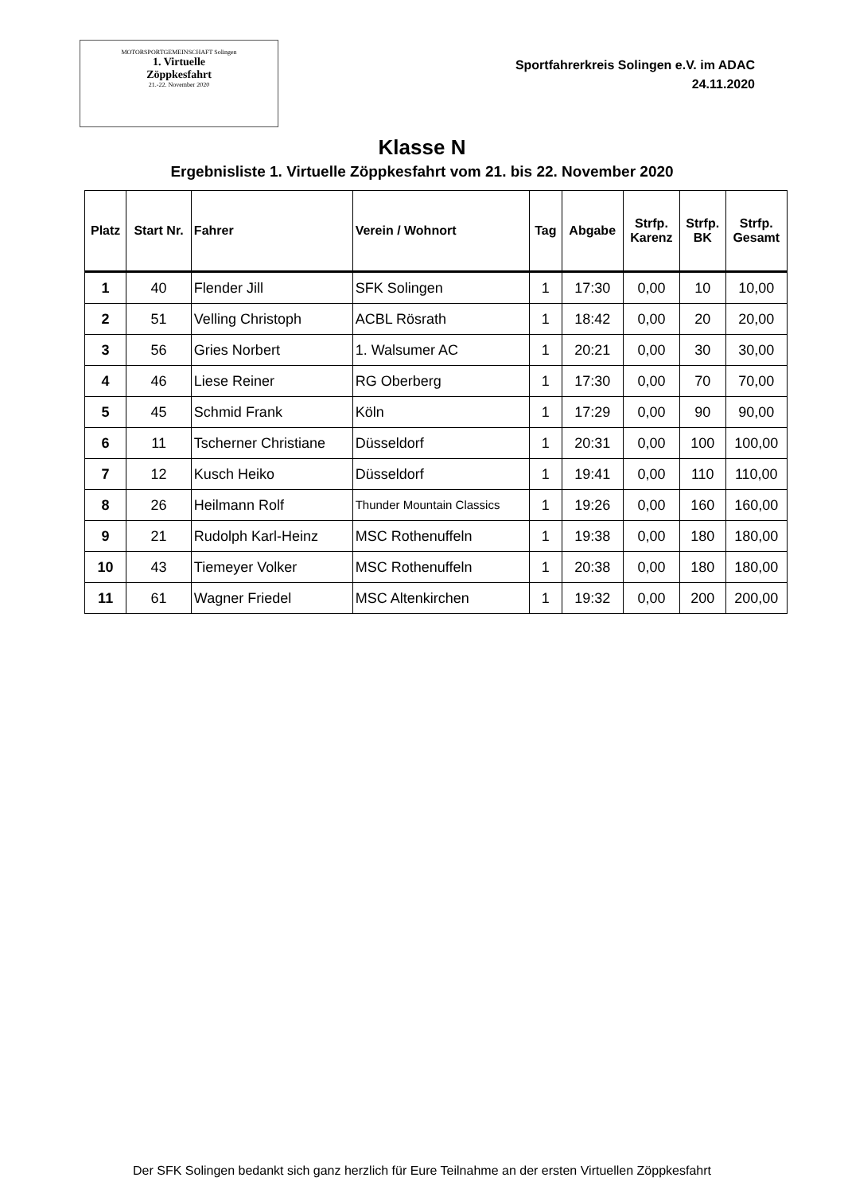MOTORSPORTGEMEINSCHAFT Solingen
1. Virtuelle
Zöppkesfahrt
21.-22. November 2020
Sportfahrerkreis Solingen e.V. im ADAC
24.11.2020
Klasse N
Ergebnisliste 1. Virtuelle Zöppkesfahrt vom 21. bis 22. November 2020
| Platz | Start Nr. | Fahrer | Verein / Wohnort | Tag | Abgabe | Strfp. Karenz | Strfp. BK | Strfp. Gesamt |
| --- | --- | --- | --- | --- | --- | --- | --- | --- |
| 1 | 40 | Flender Jill | SFK Solingen | 1 | 17:30 | 0,00 | 10 | 10,00 |
| 2 | 51 | Velling Christoph | ACBL Rösrath | 1 | 18:42 | 0,00 | 20 | 20,00 |
| 3 | 56 | Gries Norbert | 1. Walsumer AC | 1 | 20:21 | 0,00 | 30 | 30,00 |
| 4 | 46 | Liese Reiner | RG Oberberg | 1 | 17:30 | 0,00 | 70 | 70,00 |
| 5 | 45 | Schmid Frank | Köln | 1 | 17:29 | 0,00 | 90 | 90,00 |
| 6 | 11 | Tscherner Christiane | Düsseldorf | 1 | 20:31 | 0,00 | 100 | 100,00 |
| 7 | 12 | Kusch Heiko | Düsseldorf | 1 | 19:41 | 0,00 | 110 | 110,00 |
| 8 | 26 | Heilmann Rolf | Thunder Mountain Classics | 1 | 19:26 | 0,00 | 160 | 160,00 |
| 9 | 21 | Rudolph Karl-Heinz | MSC Rothenuffeln | 1 | 19:38 | 0,00 | 180 | 180,00 |
| 10 | 43 | Tiemeyer Volker | MSC Rothenuffeln | 1 | 20:38 | 0,00 | 180 | 180,00 |
| 11 | 61 | Wagner Friedel | MSC Altenkirchen | 1 | 19:32 | 0,00 | 200 | 200,00 |
Der SFK Solingen bedankt sich ganz herzlich für Eure Teilnahme an der ersten Virtuellen Zöppkesfahrt